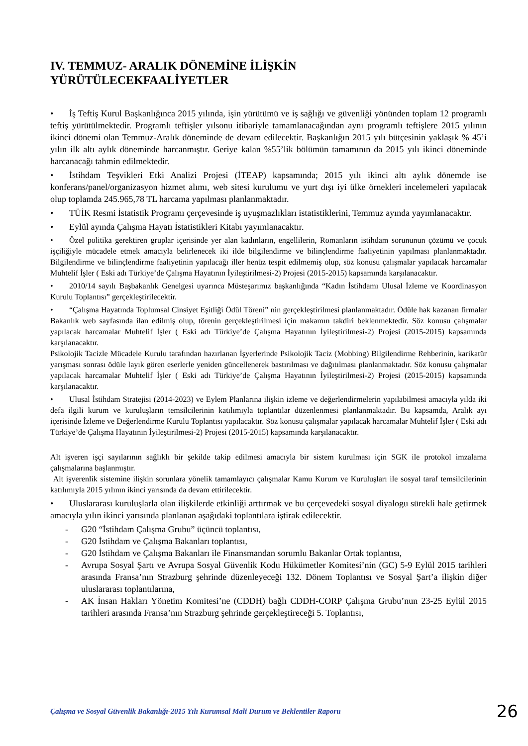IV. TEMMUZ- ARALIK DÖNEMİNE İLİŞKİN
YÜRÜTÜLECEKFAALİYETLER
• İş Teftiş Kurul Başkanlığınca 2015 yılında, işin yürütümü ve iş sağlığı ve güvenliği yönünden toplam 12 programlı teftiş yürütülmektedir. Programlı teftişler yılsonu itibariyle tamamlanacağından aynı programlı teftişlere 2015 yılının ikinci dönemi olan Temmuz-Aralık döneminde de devam edilecektir. Başkanlığın 2015 yılı bütçesinin yaklaşık % 45’i yılın ilk altı aylık döneminde harcanmıştır. Geriye kalan %55’lik bölümün tamamının da 2015 yılı ikinci döneminde harcanacağı tahmin edilmektedir.
• İstihdam Teşvikleri Etki Analizi Projesi (İTEAP) kapsamında; 2015 yılı ikinci altı aylık dönemde ise konferans/panel/organizasyon hizmet alımı, web sitesi kurulumu ve yurt dışı iyi ülke örnekleri incelemeleri yapılacak olup toplamda 245.965,78 TL harcama yapılması planlanmaktadır.
• TÜİK Resmi İstatistik Programı çerçevesinde iş uyuşmazlıkları istatistiklerini, Temmuz ayında yayımlanacaktır.
• Eylül ayında Çalışma Hayatı İstatistikleri Kitabı yayımlanacaktır.
• Özel politika gerektiren gruplar içerisinde yer alan kadınların, engellilerin, Romanların istihdam sorununun çözümü ve çocuk işçiliğiyle mücadele etmek amacıyla belirlenecek iki ilde bilgilendirme ve bilinçlendirme faaliyetinin yapılması planlanmaktadır. Bilgilendirme ve bilinçlendirme faaliyetinin yapılacağı iller henüz tespit edilmemiş olup, söz konusu çalışmalar yapılacak harcamalar Muhtelif İşler ( Eski adı Türkiye’de Çalışma Hayatının İyileştirilmesi-2) Projesi (2015-2015) kapsamında karşılanacaktır.
• 2010/14 sayılı Başbakanlık Genelgesi uyarınca Müsteşarımız başkanlığında “Kadın İstihdamı Ulusal İzleme ve Koordinasyon Kurulu Toplantısı” gerçekleştirilecektir.
• “Çalışma Hayatında Toplumsal Cinsiyet Eşitliği Ödül Töreni” nin gerçekleştirilmesi planlanmaktadır. Ödüle hak kazanan firmalar Bakanlık web sayfasında ilan edilmiş olup, törenin gerçekleştirilmesi için makamın takdiri beklenmektedir. Söz konusu çalışmalar yapılacak harcamalar Muhtelif İşler ( Eski adı Türkiye’de Çalışma Hayatının İyileştirilmesi-2) Projesi (2015-2015) kapsamında karşılanacaktır.
Psikolojik Tacizle Mücadele Kurulu tarafından hazırlanan İşyerlerinde Psikolojik Taciz (Mobbing) Bilgilendirme Rehberinin, karikatür yarışması sonrası ödüle layık gören eserlerle yeniden güncellenerek bastırılması ve dağıtılması planlanmaktadır. Söz konusu çalışmalar yapılacak harcamalar Muhtelif İşler ( Eski adı Türkiye’de Çalışma Hayatının İyileştirilmesi-2) Projesi (2015-2015) kapsamında karşılanacaktır.
• Ulusal İstihdam Stratejisi (2014-2023) ve Eylem Planlarına ilişkin izleme ve değerlendirmelerin yapılabilmesi amacıyla yılda iki defa ilgili kurum ve kuruluşların temsilcilerinin katılımıyla toplantılar düzenlenmesi planlanmaktadır. Bu kapsamda, Aralık ayı içerisinde İzleme ve Değerlendirme Kurulu Toplantısı yapılacaktır. Söz konusu çalışmalar yapılacak harcamalar Muhtelif İşler ( Eski adı Türkiye’de Çalışma Hayatının İyileştirilmesi-2) Projesi (2015-2015) kapsamında karşılanacaktır.
Alt işveren işçi sayılarının sağlıklı bir şekilde takip edilmesi amacıyla bir sistem kurulması için SGK ile protokol imzalama çalışmalarına başlanmıştır.
Alt işverenlik sistemine ilişkin sorunlara yönelik tamamlayıcı çalışmalar Kamu Kurum ve Kuruluşları ile sosyal taraf temsilcilerinin katılımıyla 2015 yılının ikinci yarısında da devam ettirilecektir.
• Uluslararası kuruluşlarla olan ilişkilerde etkinliği arttırmak ve bu çerçevedeki sosyal diyalogu sürekli hale getirmek amacıyla yılın ikinci yarısında planlanan aşağıdaki toplantılara iştirak edilecektir.
- G20 “İstihdam Çalışma Grubu” üçüncü toplantısı,
- G20 İstihdam ve Çalışma Bakanları toplantısı,
- G20 İstihdam ve Çalışma Bakanları ile Finansmandan sorumlu Bakanlar Ortak toplantısı,
- Avrupa Sosyal Şartı ve Avrupa Sosyal Güvenlik Kodu Hükümetler Komitesi’nin (GC) 5-9 Eylül 2015 tarihleri arasında Fransa’nın Strazburg şehrinde düzenleyeceği 132. Dönem Toplantısı ve Sosyal Şart’a ilişkin diğer uluslararası toplantılarına,
- AK İnsan Hakları Yönetim Komitesi’ne (CDDH) bağlı CDDH-CORP Çalışma Grubu’nun 23-25 Eylül 2015 tarihleri arasında Fransa’nın Strazburg şehrinde gerçekleştireceği 5. Toplantısı,
Çalışma ve Sosyal Güvenlik Bakanlığı-2015 Yılı Kurumsal Mali Durum ve Beklentiler Raporu 26